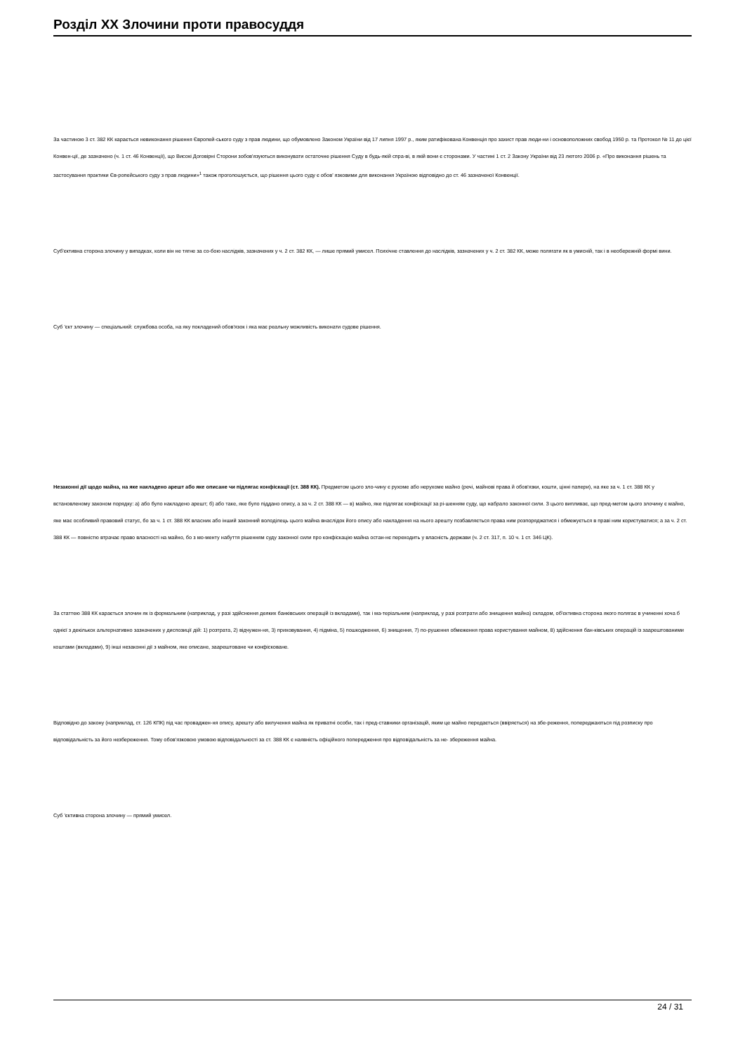Розділ XX Злочини проти правосуддя
За частиною 3 ст. 382 КК карається невиконання рішення Європей-ського суду з прав людини, що обумовлено Законом України від 17 липня 1997 р., яким ратифікована Конвенція про захист прав люди-ни і основоположних свобод 1950 р. та Протокол № 11 до цієї Конвен-ції, де зазначено (ч. 1 ст. 46 Конвенції), що Високі Договірні Сторони зобов'язуються виконувати остаточне рішення Суду в будь-якій спра-ві, в якій вони є сторонами. У частині 1 ст. 2 Закону України від 23 лютого 2006 р. «Про виконання рішень та застосування практики Єв-ропейського суду з прав людини»<sup>1</sup> також проголошується, що рішення цього суду є обов' язковими для виконання Україною відповідно до ст. 46 зазначеної Конвенції.
Суб'єктивна сторона злочину у випадках, коли він не тягне за со-бою наслідків, зазначених у ч. 2 ст. 382 КК, — лише прямий умисел. Психічне ставлення до наслідків, зазначених у ч. 2 ст. 382 КК, може полягати як в умисній, так і в необережній формі вини.
Суб 'єкт злочину — спеціальний: службова особа, на яку покладений обов'язок і яка має реальну можливість виконати судове рішення.
Незаконні дії щодо майна, на яке накладено арешт або яке описане чи підлягає конфіскації (ст. 388 КК). Предметом цього зло-чину є рухоме або нерухоме майно (речі, майнові права й обов'язки, кошти, цінні папери), на яке за ч. 1 ст. 388 КК у встановленому законом порядку: а) або було накладено арешт; б) або таке, яке було піддано опису, а за ч. 2 ст. 388 КК — в) майно, яке підлягає конфіскації за рі-шенням суду, що набрало законної сили. З цього випливає, що пред-метом цього злочину є майно, яке має особливий правовий статус, бо за ч. 1 ст. 388 КК власник або інший законний володілець цього майна внаслідок його опису або накладення на нього арешту позбавляється права ним розпоряджатися і обмежується в праві ним користуватися; а за ч. 2 ст. 388 КК — повністю втрачає право власності на майно, бо з мо-менту набуття рішенням суду законної сили про конфіскацію майна остан-нє переходить у власність держави (ч. 2 ст. 317, п. 10 ч. 1 ст. 346 ЦК).
За статтею 388 КК карається злочин як із формальним (наприклад, у разі здійснення деяких банківських операцій із вкладами), так і ма-теріальним (наприклад, у разі розтрати або знищення майна) складом, об'єктивна сторона якого полягає в учиненні хоча б однієї з декількох альтернативно зазначених у диспозиції дій: 1) розтрата, 2) відчужен-ня, 3) приховування, 4) підміна, 5) пошкодження, 6) знищення, 7) по-рушення обмеження права користування майном, 8) здійснення бан-ківських операцій із заарештованими коштами (вкладами), 9) інші незаконні дії з майном, яке описане, заарештоване чи конфісковане.
Відповідно до закону (наприклад, ст. 126 КПК) під час проваджен-ня опису, арешту або вилучення майна як приватні особи, так і пред-ставники організацій, яким це майно передається (ввіряється) на збе-реження, попереджаються під розписку про відповідальність за його незбереження. Тому обов'язковою умовою відповідальності за ст. 388 КК є наявність офіційного попередження про відповідальність за не- збереження майна.
Суб 'єктивна сторона злочину — прямий умисел.
24 / 31